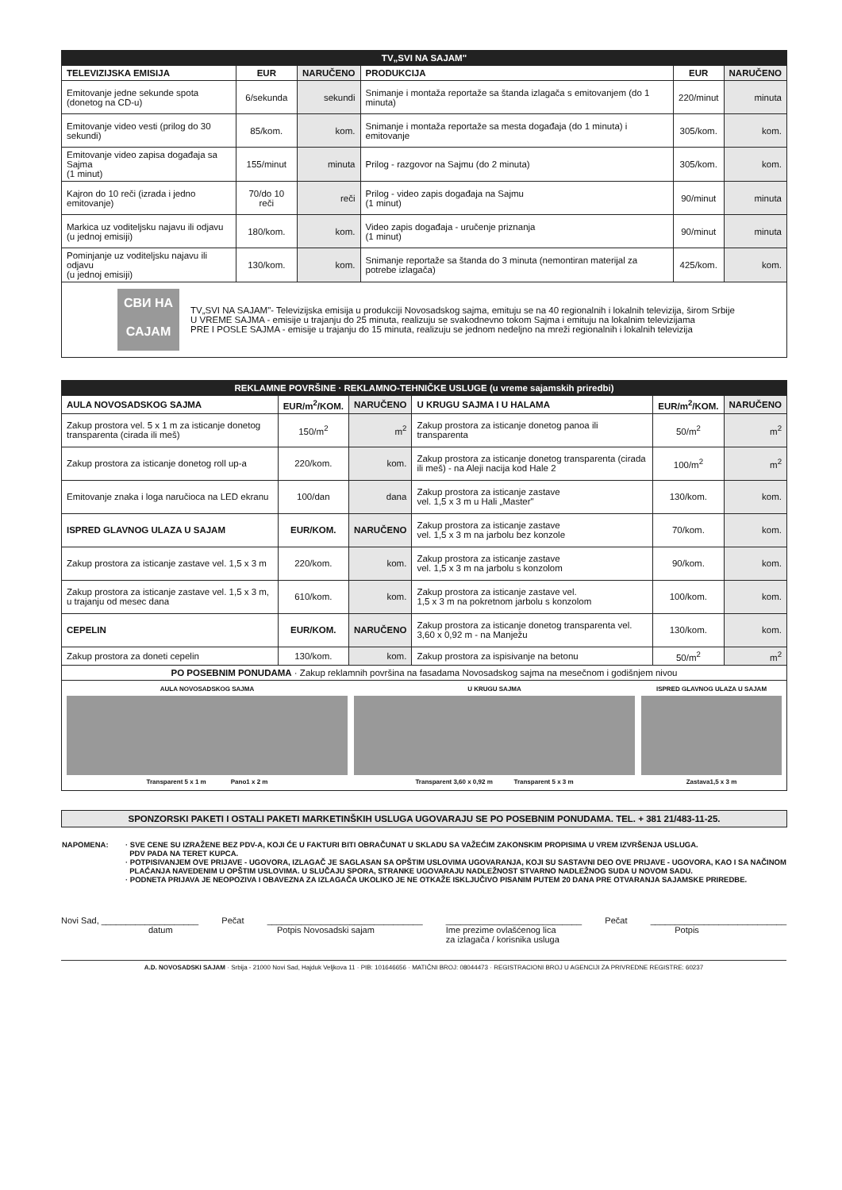| TV„SVI NA SAJAM" | | | | | |
| TELEVIZIJSKA EMISIJA | EUR | NARUČENO | PRODUKCIJA | EUR | NARUČENO |
| Emitovanje jedne sekunde spota (donetog na CD-u) | 6/sekunda | sekundi | Snimanje i montaža reportaže sa štanda izlagača s emitovanjem (do 1 minuta) | 220/minut | minuta |
| Emitovanje video vesti (prilog do 30 sekundi) | 85/kom. | kom. | Snimanje i montaža reportaže sa mesta događaja (do 1 minuta) i emitovanje | 305/kom. | kom. |
| Emitovanje video zapisa događaja sa Sajma (1 minut) | 155/minut | minuta | Prilog - razgovor na Sajmu (do 2 minuta) | 305/kom. | kom. |
| Kajron do 10 reči (izrada i jedno emitovanje) | 70/do 10 reči | reči | Prilog - video zapis događaja na Sajmu (1 minut) | 90/minut | minuta |
| Markica uz voditeljsku najavu ili odjavu (u jednoj emisiji) | 180/kom. | kom. | Video zapis događaja - uručenje priznanja (1 minut) | 90/minut | minuta |
| Pominjanje uz voditeljsku najavu ili odjavu (u jednoj emisiji) | 130/kom. | kom. | Snimanje reportaže sa štanda do 3 minuta (nemontiran materijal za potrebe izlagača) | 425/kom. | kom. |
| СВИ НА САЈАМ TV„SVI NA SAJAM"- Televizijska emisija u produkciji Novosadskog sajma, emituju se na 40 regionalnih i lokalnih televizija, širom Srbije U VREME SAJMA - emisije u trajanju do 25 minuta, realizuju se svakodnevno tokom Sajma i emituju na lokalnim televizijama PRE I POSLE SAJMA - emisije u trajanju do 15 minuta, realizuju se jednom nedeljno na mreži regionalnih i lokalnih televizija | | | | | |
| REKLAMNE POVRŠINE · REKLAMNO-TEHNIČKE USLUGE (u vreme sajamskih priredbi) | | | | | |
| AULA NOVOSADSKOG SAJMA | EUR/m<sup>2</sup>/KOM. | NARUČENO | U KRUGU SAJMA I U HALAMA | EUR/m<sup>2</sup>/KOM. | NARUČENO |
| Zakup prostora vel. 5 x 1 m za isticanje donetog transparenta (cirada ili meš) | 150/m<sup>2</sup> | m<sup>2</sup> | Zakup prostora za isticanje donetog panoa ili transparenta | 50/m<sup>2</sup> | m<sup>2</sup> |
| Zakup prostora za isticanje donetog roll up-a | 220/kom. | kom. | Zakup prostora za isticanje donetog transparenta (cirada ili meš) - na Aleji nacija kod Hale 2 | 100/m<sup>2</sup> | m<sup>2</sup> |
| Emitovanje znaka i loga naručioca na LED ekranu | 100/dan | dana | Zakup prostora za isticanje zastave vel. 1,5 x 3 m u Hali „Master" | 130/kom. | kom. |
| ISPRED GLAVNOG ULAZA U SAJAM | EUR/KOM. | NARUČENO | Zakup prostora za isticanje zastave vel. 1,5 x 3 m na jarbolu bez konzole | 70/kom. | kom. |
| Zakup prostora za isticanje zastave vel. 1,5 x 3 m | 220/kom. | kom. | Zakup prostora za isticanje zastave vel. 1,5 x 3 m na jarbolu s konzolom | 90/kom. | kom. |
| Zakup prostora za isticanje zastave vel. 1,5 x 3 m, u trajanju od mesec dana | 610/kom. | kom. | Zakup prostora za isticanje zastave vel. 1,5 x 3 m na pokretnom jarbolu s konzolom | 100/kom. | kom. |
| CEPELIN | EUR/KOM. | NARUČENO | Zakup prostora za isticanje donetog transparenta vel. 3,60 x 0,92 m - na Manježu | 130/kom. | kom. |
| Zakup prostora za doneti cepelin | 130/kom. | kom. | Zakup prostora za ispisivanje na betonu | 50/m<sup>2</sup> | m<sup>2</sup> |
| PO POSEBNIM PONUDAMA · Zakup reklamnih površina na fasadama Novosadskog sajma na mesečnom i godišnjem nivou | | | | | |
| AULA NOVOSADSKOG SAJMA Transparent 5 x 1 m Pano1 x 2 m U KRUGU SAJMA Transparent 3,60 x 0,92 m Transparent 5 x 3 m ISPRED GLAVNOG ULAZA U SAJAM Zastava1,5 x 3 m | | | | | |
SPONZORSKI PAKETI I OSTALI PAKETI MARKETINŠKIH USLUGA UGOVARAJU SE PO POSEBNIM PONUDAMA. TEL. + 381 21/483-11-25.
NAPOMENA: · SVE CENE SU IZRAŽENE BEZ PDV-A, KOJI ĆE U FAKTURI BITI OBRAČUNAT U SKLADU SA VAŽEĆIM ZAKONSKIM PROPISIMA U VREM IZVRŠENJA USLUGA.
PDV PADA NA TERET KUPCA.
· POTPISIVANJEM OVE PRIJAVE - UGOVORA, IZLAGAČ JE SAGLASAN SA OPŠTIM USLOVIMA UGOVARANJA, KOJI SU SASTAVNI DEO OVE PRIJAVE - UGOVORA, KAO I SA NAČINOM
PLAĆANJA NAVEDENIM U OPŠTIM USLOVIMA. U SLUČAJU SPORA, STRANKE UGOVARAJU NADLEŽNOST STVARNO NADLEŽNOG SUDA U NOVOM SADU.
· PODNETA PRIJAVA JE NEOPOZIVA I OBAVEZNA ZA IZLAGAČA UKOLIKO JE NE OTKAŽE ISKLJUČIVO PISANIM PUTEM 20 DANA PRE OTVARANJA SAJAMSKE PRIREDBE.
Novi Sad, ____________________
datum
Pečat ________________________________
Potpis Novosadski sajam
____________________________
Ime prezime ovlašćenog lica
za izlagača / korisnika usluga
Pečat ____________________________
Potpis
A.D. NOVOSADSKI SAJAM · Srbija - 21000 Novi Sad, Hajduk Veljkova 11 · PIB: 101646656 · MATIČNI BROJ: 08044473 · REGISTRACIONI BROJ U AGENCIJI ZA PRIVREDNE REGISTRE: 60237